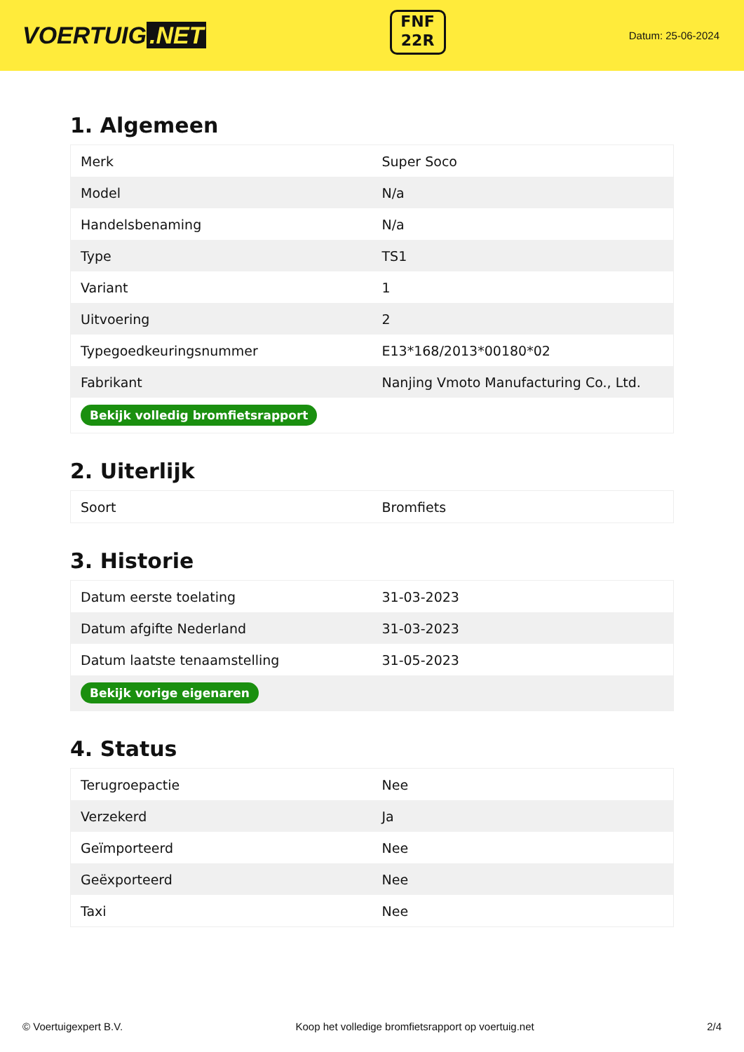VOERTUIG.NET
FNF
22R
Datum: 25-06-2024
1. Algemeen
| Merk | Super Soco |
| Model | N/a |
| Handelsbenaming | N/a |
| Type | TS1 |
| Variant | 1 |
| Uitvoering | 2 |
| Typegoedkeuringsnummer | E13*168/2013*00180*02 |
| Fabrikant | Nanjing Vmoto Manufacturing Co., Ltd. |
| Bekijk volledig bromfietsrapport | |
2. Uiterlijk
| Soort | Bromfiets |
3. Historie
| Datum eerste toelating | 31-03-2023 |
| Datum afgifte Nederland | 31-03-2023 |
| Datum laatste tenaamstelling | 31-05-2023 |
| Bekijk vorige eigenaren | |
4. Status
| Terugroepactie | Nee |
| Verzekerd | Ja |
| Geïmporteerd | Nee |
| Geëxporteerd | Nee |
| Taxi | Nee |
© Voertuigexpert B.V. Koop het volledige bromfietsrapport op voertuig.net 2/4